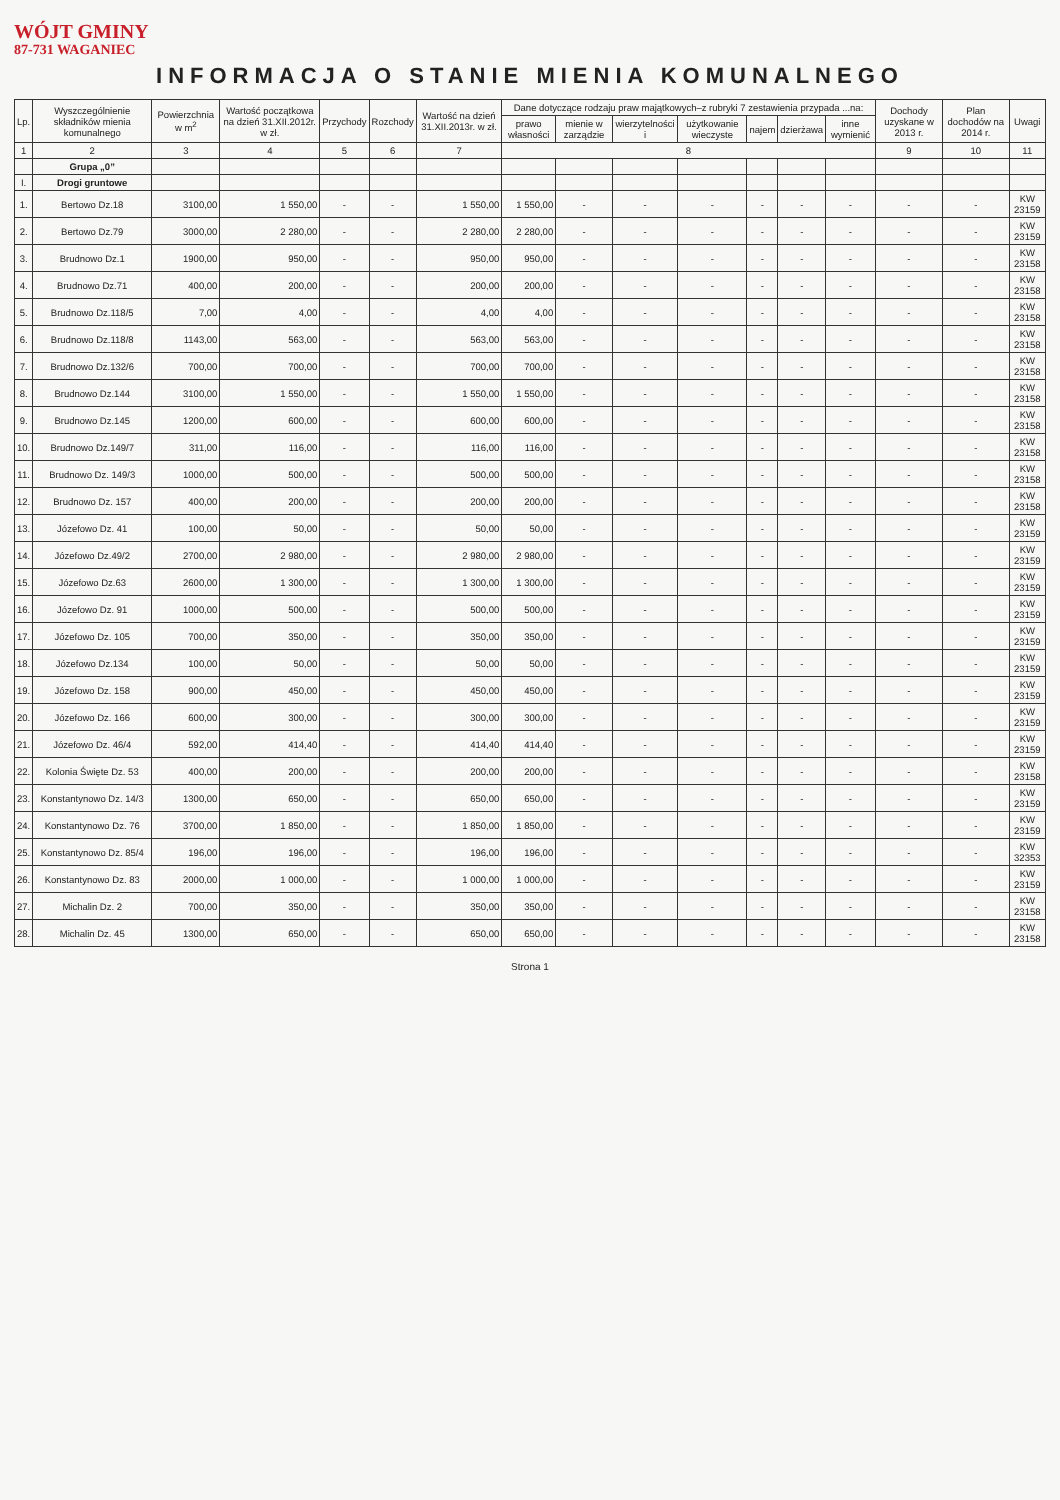WÓJT GMINY
87-731 WAGANIEC
INFORMACJA O STANIE MIENIA KOMUNALNEGO
| Lp. | Wyszczególnienie składników mienia komunalnego | Powierzchnia w m<sup>2</sup> | Wartość początkowa na dzień 31.XII.2012r. w zł. | Przychody | Rozchody | Wartość na dzień 31.XII.2013r. w zł. | Dane dotyczące rodzaju praw majątkowych–z rubryki 7 zestawienia przypada ...na: | | | | | | | Dochody uzyskane w 2013 r. | Plan dochodów na 2014 r. | Uwagi |
| --- | --- | --- | --- | --- | --- | --- | --- | --- | --- | --- | --- | --- | --- | --- | --- | --- |
| | | | | | | | prawo własności | mienie w zarządzie | wierzytelności i | użytkowanie wieczyste | najem | dzierżawa | inne wymienić | | | |
| 1 | 2 | 3 | 4 | 5 | 6 | 7 | 8 | | | | | | | 9 | 10 | 11 |
| | Grupa „0” | | | | | | | | | | | | | | | |
| I. | Drogi gruntowe | | | | | | | | | | | | | | | |
| 1. | Bertowo Dz.18 | 3100,00 | 1 550,00 | - | - | 1 550,00 | 1 550,00 | - | - | - | - | - | - | - | - | KW 23159 |
| 2. | Bertowo Dz.79 | 3000,00 | 2 280,00 | - | - | 2 280,00 | 2 280,00 | - | - | - | - | - | - | - | - | KW 23159 |
| 3. | Brudnowo Dz.1 | 1900,00 | 950,00 | - | - | 950,00 | 950,00 | - | - | - | - | - | - | - | - | KW 23158 |
| 4. | Brudnowo Dz.71 | 400,00 | 200,00 | - | - | 200,00 | 200,00 | - | - | - | - | - | - | - | - | KW 23158 |
| 5. | Brudnowo Dz.118/5 | 7,00 | 4,00 | - | - | 4,00 | 4,00 | - | - | - | - | - | - | - | - | KW 23158 |
| 6. | Brudnowo Dz.118/8 | 1143,00 | 563,00 | - | - | 563,00 | 563,00 | - | - | - | - | - | - | - | - | KW 23158 |
| 7. | Brudnowo Dz.132/6 | 700,00 | 700,00 | - | - | 700,00 | 700,00 | - | - | - | - | - | - | - | - | KW 23158 |
| 8. | Brudnowo Dz.144 | 3100,00 | 1 550,00 | - | - | 1 550,00 | 1 550,00 | - | - | - | - | - | - | - | - | KW 23158 |
| 9. | Brudnowo Dz.145 | 1200,00 | 600,00 | - | - | 600,00 | 600,00 | - | - | - | - | - | - | - | - | KW 23158 |
| 10. | Brudnowo Dz.149/7 | 311,00 | 116,00 | - | - | 116,00 | 116,00 | - | - | - | - | - | - | - | - | KW 23158 |
| 11. | Brudnowo Dz. 149/3 | 1000,00 | 500,00 | - | - | 500,00 | 500,00 | - | - | - | - | - | - | - | - | KW 23158 |
| 12. | Brudnowo Dz. 157 | 400,00 | 200,00 | - | - | 200,00 | 200,00 | - | - | - | - | - | - | - | - | KW 23158 |
| 13. | Józefowo Dz. 41 | 100,00 | 50,00 | - | - | 50,00 | 50,00 | - | - | - | - | - | - | - | - | KW 23159 |
| 14. | Józefowo Dz.49/2 | 2700,00 | 2 980,00 | - | - | 2 980,00 | 2 980,00 | - | - | - | - | - | - | - | - | KW 23159 |
| 15. | Józefowo Dz.63 | 2600,00 | 1 300,00 | - | - | 1 300,00 | 1 300,00 | - | - | - | - | - | - | - | - | KW 23159 |
| 16. | Józefowo Dz. 91 | 1000,00 | 500,00 | - | - | 500,00 | 500,00 | - | - | - | - | - | - | - | - | KW 23159 |
| 17. | Józefowo Dz. 105 | 700,00 | 350,00 | - | - | 350,00 | 350,00 | - | - | - | - | - | - | - | - | KW 23159 |
| 18. | Józefowo Dz.134 | 100,00 | 50,00 | - | - | 50,00 | 50,00 | - | - | - | - | - | - | - | - | KW 23159 |
| 19. | Józefowo Dz. 158 | 900,00 | 450,00 | - | - | 450,00 | 450,00 | - | - | - | - | - | - | - | - | KW 23159 |
| 20. | Józefowo Dz. 166 | 600,00 | 300,00 | - | - | 300,00 | 300,00 | - | - | - | - | - | - | - | - | KW 23159 |
| 21. | Józefowo Dz. 46/4 | 592,00 | 414,40 | - | - | 414,40 | 414,40 | - | - | - | - | - | - | - | - | KW 23159 |
| 22. | Kolonia Święte Dz. 53 | 400,00 | 200,00 | - | - | 200,00 | 200,00 | - | - | - | - | - | - | - | - | KW 23158 |
| 23. | Konstantynowo Dz. 14/3 | 1300,00 | 650,00 | - | - | 650,00 | 650,00 | - | - | - | - | - | - | - | - | KW 23159 |
| 24. | Konstantynowo Dz. 76 | 3700,00 | 1 850,00 | - | - | 1 850,00 | 1 850,00 | - | - | - | - | - | - | - | - | KW 23159 |
| 25. | Konstantynowo Dz. 85/4 | 196,00 | 196,00 | - | - | 196,00 | 196,00 | - | - | - | - | - | - | - | - | KW 32353 |
| 26. | Konstantynowo Dz. 83 | 2000,00 | 1 000,00 | - | - | 1 000,00 | 1 000,00 | - | - | - | - | - | - | - | - | KW 23159 |
| 27. | Michalin Dz. 2 | 700,00 | 350,00 | - | - | 350,00 | 350,00 | - | - | - | - | - | - | - | - | KW 23158 |
| 28. | Michalin Dz. 45 | 1300,00 | 650,00 | - | - | 650,00 | 650,00 | - | - | - | - | - | - | - | - | KW 23158 |
Strona 1